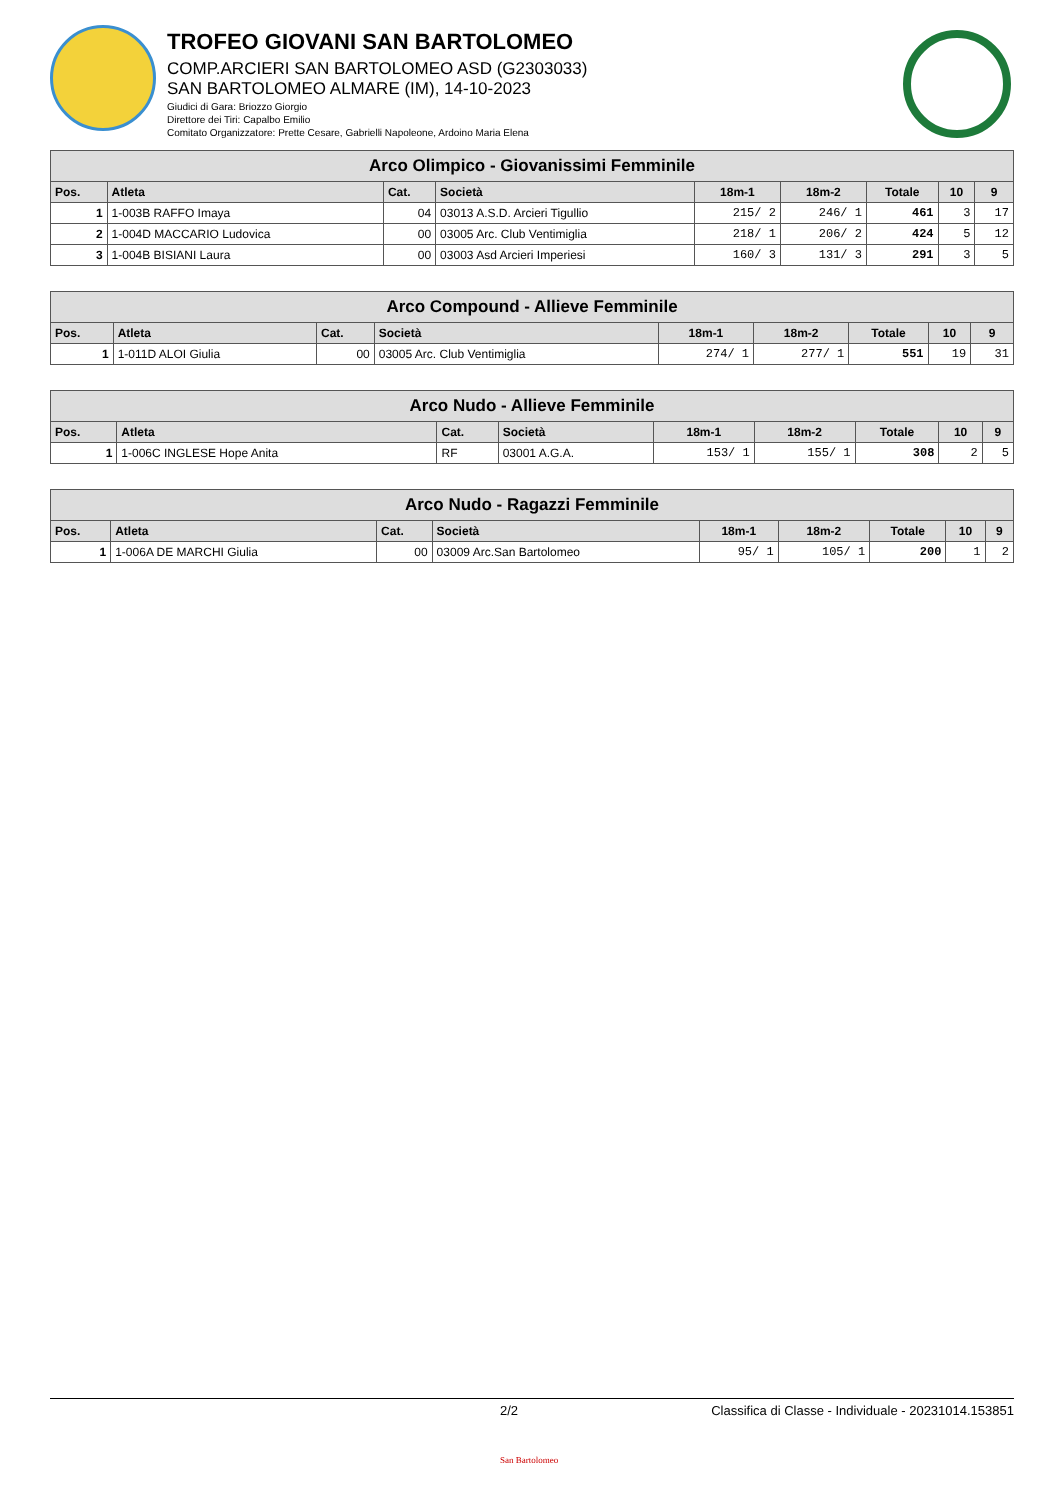TROFEO GIOVANI SAN BARTOLOMEO
COMP.ARCIERI SAN BARTOLOMEO ASD (G2303033)
SAN BARTOLOMEO ALMARE (IM), 14-10-2023
Giudici di Gara: Briozzo Giorgio
Direttore dei Tiri: Capalbo Emilio
Comitato Organizzatore: Prette Cesare, Gabrielli Napoleone, Ardoino Maria Elena
| Arco Olimpico - Giovanissimi Femminile | | | | | | | | |
| Pos. | Atleta | Cat. | Società | 18m-1 | 18m-2 | Totale | 10 | 9 |
| 1 | 1-003B RAFFO Imaya | 04 | 03013 A.S.D. Arcieri Tigullio | 215/ 2 | 246/ 1 | 461 | 3 | 17 |
| 2 | 1-004D MACCARIO Ludovica | 00 | 03005 Arc. Club Ventimiglia | 218/ 1 | 206/ 2 | 424 | 5 | 12 |
| 3 | 1-004B BISIANI Laura | 00 | 03003 Asd Arcieri Imperiesi | 160/ 3 | 131/ 3 | 291 | 3 | 5 |
| Arco Compound - Allieve Femminile | | | | | | | | |
| Pos. | Atleta | Cat. | Società | 18m-1 | 18m-2 | Totale | 10 | 9 |
| 1 | 1-011D ALOI Giulia | 00 | 03005 Arc. Club Ventimiglia | 274/ 1 | 277/ 1 | 551 | 19 | 31 |
| Arco Nudo - Allieve Femminile | | | | | | | | |
| Pos. | Atleta | Cat. | Società | 18m-1 | 18m-2 | Totale | 10 | 9 |
| 1 | 1-006C INGLESE Hope Anita | RF | 03001 A.G.A. | 153/ 1 | 155/ 1 | 308 | 2 | 5 |
| Arco Nudo - Ragazzi Femminile | | | | | | | | |
| Pos. | Atleta | Cat. | Società | 18m-1 | 18m-2 | Totale | 10 | 9 |
| 1 | 1-006A DE MARCHI Giulia | 00 | 03009 Arc.San Bartolomeo | 95/ 1 | 105/ 1 | 200 | 1 | 2 |
2/2 Classifica di Classe - Individuale - 20231014.153851
San Bartolomeo